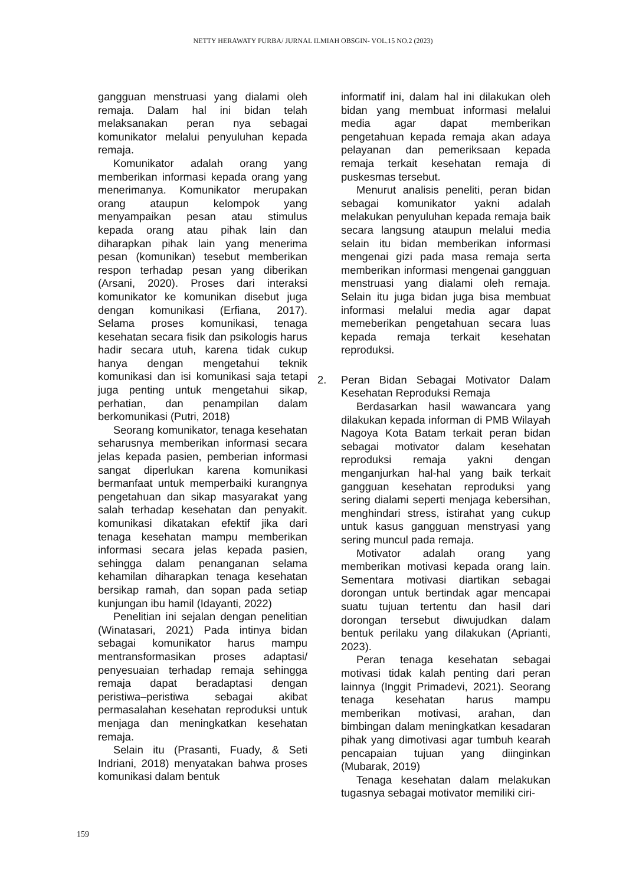NETTY HERAWATY PURBA/ JURNAL ILMIAH OBSGIN- VOL.15 NO.2 (2023)
gangguan menstruasi yang dialami oleh remaja. Dalam hal ini bidan telah melaksanakan peran nya sebagai komunikator melalui penyuluhan kepada remaja.
Komunikator adalah orang yang memberikan informasi kepada orang yang menerimanya. Komunikator merupakan orang ataupun kelompok yang menyampaikan pesan atau stimulus kepada orang atau pihak lain dan diharapkan pihak lain yang menerima pesan (komunikan) tesebut memberikan respon terhadap pesan yang diberikan (Arsani, 2020). Proses dari interaksi komunikator ke komunikan disebut juga dengan komunikasi (Erfiana, 2017). Selama proses komunikasi, tenaga kesehatan secara fisik dan psikologis harus hadir secara utuh, karena tidak cukup hanya dengan mengetahui teknik komunikasi dan isi komunikasi saja tetapi juga penting untuk mengetahui sikap, perhatian, dan penampilan dalam berkomunikasi (Putri, 2018)
Seorang komunikator, tenaga kesehatan seharusnya memberikan informasi secara jelas kepada pasien, pemberian informasi sangat diperlukan karena komunikasi bermanfaat untuk memperbaiki kurangnya pengetahuan dan sikap masyarakat yang salah terhadap kesehatan dan penyakit. komunikasi dikatakan efektif jika dari tenaga kesehatan mampu memberikan informasi secara jelas kepada pasien, sehingga dalam penanganan selama kehamilan diharapkan tenaga kesehatan bersikap ramah, dan sopan pada setiap kunjungan ibu hamil (Idayanti, 2022)
Penelitian ini sejalan dengan penelitian (Winatasari, 2021) Pada intinya bidan sebagai komunikator harus mampu mentransformasikan proses adaptasi/ penyesuaian terhadap remaja sehingga remaja dapat beradaptasi dengan peristiwa–peristiwa sebagai akibat permasalahan kesehatan reproduksi untuk menjaga dan meningkatkan kesehatan remaja.
Selain itu (Prasanti, Fuady, & Seti Indriani, 2018) menyatakan bahwa proses komunikasi dalam bentuk
informatif ini, dalam hal ini dilakukan oleh bidan yang membuat informasi melalui media agar dapat memberikan pengetahuan kepada remaja akan adaya pelayanan dan pemeriksaan kepada remaja terkait kesehatan remaja di puskesmas tersebut.
Menurut analisis peneliti, peran bidan sebagai komunikator yakni adalah melakukan penyuluhan kepada remaja baik secara langsung ataupun melalui media selain itu bidan memberikan informasi mengenai gizi pada masa remaja serta memberikan informasi mengenai gangguan menstruasi yang dialami oleh remaja. Selain itu juga bidan juga bisa membuat informasi melalui media agar dapat memeberikan pengetahuan secara luas kepada remaja terkait kesehatan reproduksi.
2. Peran Bidan Sebagai Motivator Dalam Kesehatan Reproduksi Remaja
Berdasarkan hasil wawancara yang dilakukan kepada informan di PMB Wilayah Nagoya Kota Batam terkait peran bidan sebagai motivator dalam kesehatan reproduksi remaja yakni dengan menganjurkan hal-hal yang baik terkait gangguan kesehatan reproduksi yang sering dialami seperti menjaga kebersihan, menghindari stress, istirahat yang cukup untuk kasus gangguan menstryasi yang sering muncul pada remaja.
Motivator adalah orang yang memberikan motivasi kepada orang lain. Sementara motivasi diartikan sebagai dorongan untuk bertindak agar mencapai suatu tujuan tertentu dan hasil dari dorongan tersebut diwujudkan dalam bentuk perilaku yang dilakukan (Aprianti, 2023).
Peran tenaga kesehatan sebagai motivasi tidak kalah penting dari peran lainnya (Inggit Primadevi, 2021). Seorang tenaga kesehatan harus mampu memberikan motivasi, arahan, dan bimbingan dalam meningkatkan kesadaran pihak yang dimotivasi agar tumbuh kearah pencapaian tujuan yang diinginkan (Mubarak, 2019)
Tenaga kesehatan dalam melakukan tugasnya sebagai motivator memiliki ciri-
159